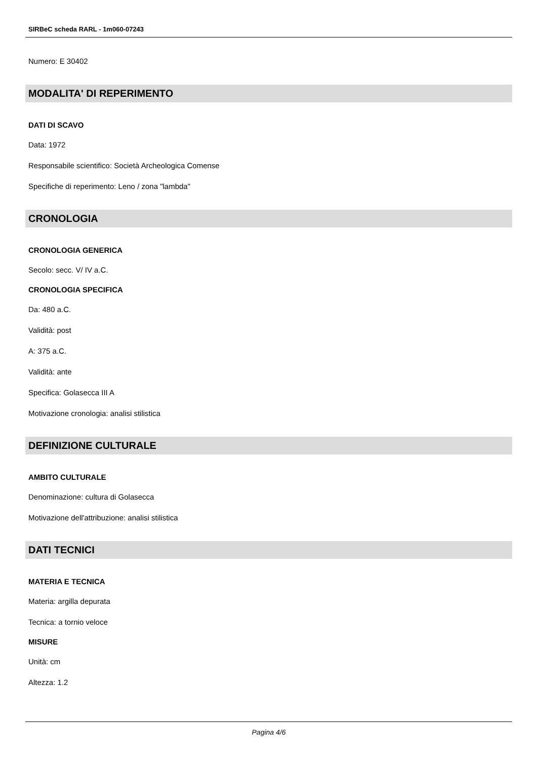SIRBeC scheda RARL - 1m060-07243
Numero: E 30402
MODALITA' DI REPERIMENTO
DATI DI SCAVO
Data: 1972
Responsabile scientifico: Società Archeologica Comense
Specifiche di reperimento: Leno / zona "lambda"
CRONOLOGIA
CRONOLOGIA GENERICA
Secolo: secc. V/ IV a.C.
CRONOLOGIA SPECIFICA
Da: 480 a.C.
Validità: post
A: 375 a.C.
Validità: ante
Specifica: Golasecca III A
Motivazione cronologia: analisi stilistica
DEFINIZIONE CULTURALE
AMBITO CULTURALE
Denominazione: cultura di Golasecca
Motivazione dell'attribuzione: analisi stilistica
DATI TECNICI
MATERIA E TECNICA
Materia: argilla depurata
Tecnica: a tornio veloce
MISURE
Unità: cm
Altezza: 1.2
Pagina 4/6